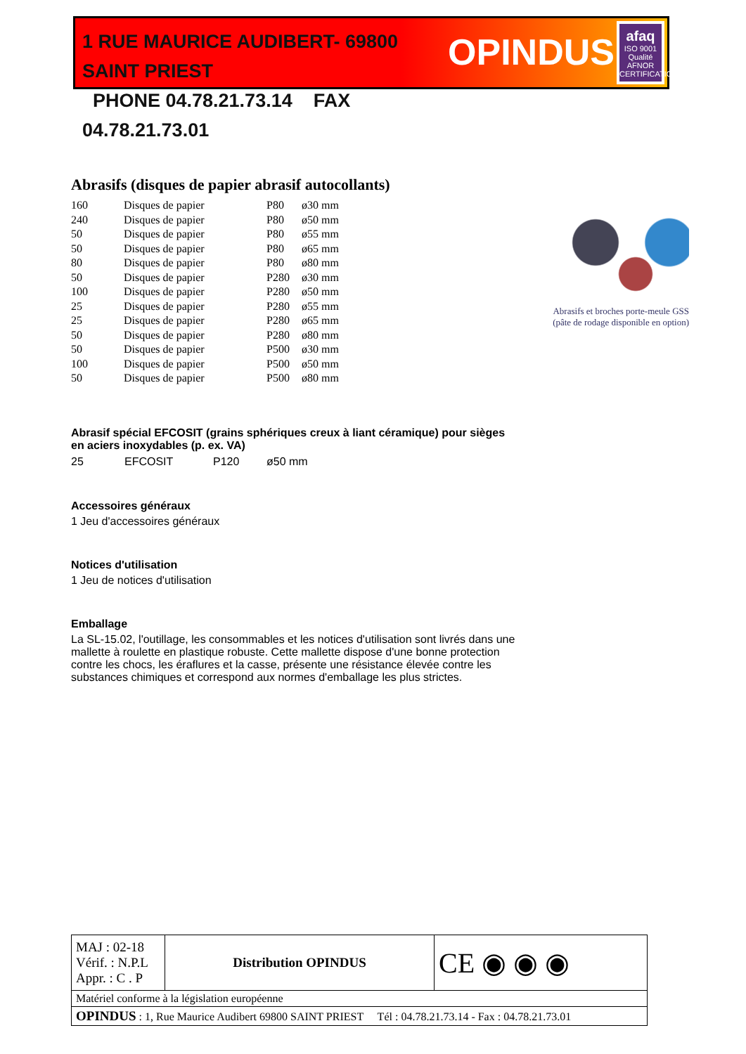1 RUE MAURICE AUDIBERT- 69800 SAINT PRIEST
PHONE 04.78.21.73.14 FAX 04.78.21.73.01
OPINDUS
afaq
ISO 9001
Qualité
AFNOR CERTIFICATION
Abrasifs (disques de papier abrasif autocollants)
| 160 | Disques de papier | P80 | ø30 mm |
| 240 | Disques de papier | P80 | ø50 mm |
| 50 | Disques de papier | P80 | ø55 mm |
| 50 | Disques de papier | P80 | ø65 mm |
| 80 | Disques de papier | P80 | ø80 mm |
| 50 | Disques de papier | P280 | ø30 mm |
| 100 | Disques de papier | P280 | ø50 mm |
| 25 | Disques de papier | P280 | ø55 mm |
| 25 | Disques de papier | P280 | ø65 mm |
| 50 | Disques de papier | P280 | ø80 mm |
| 50 | Disques de papier | P500 | ø30 mm |
| 100 | Disques de papier | P500 | ø50 mm |
| 50 | Disques de papier | P500 | ø80 mm |
Abrasif spécial EFCOSIT (grains sphériques creux à liant céramique) pour sièges en aciers inoxydables (p. ex. VA)
| 25 | EFCOSIT | P120 | ø50 mm |
Accessoires généraux
1 Jeu d'accessoires généraux
Notices d'utilisation
1 Jeu de notices d'utilisation
Emballage
La SL-15.02, l'outillage, les consommables et les notices d'utilisation sont livrés dans une mallette à roulette en plastique robuste. Cette mallette dispose d'une bonne protection contre les chocs, les éraflures et la casse, présente une résistance élevée contre les substances chimiques et correspond aux normes d'emballage les plus strictes.
Abrasifs et broches porte-meule GSS (pâte de rodage disponible en option)
| MAJ : 02-18 Vérif. : N.P.L Appr. : C . P | Distribution OPINDUS | CE ◉ ◉ ◉ |
| Matériel conforme à la législation européenne | | |
| OPINDUS : 1, Rue Maurice Audibert 69800 SAINT PRIEST Tél : 04.78.21.73.14 - Fax : 04.78.21.73.01 | | |